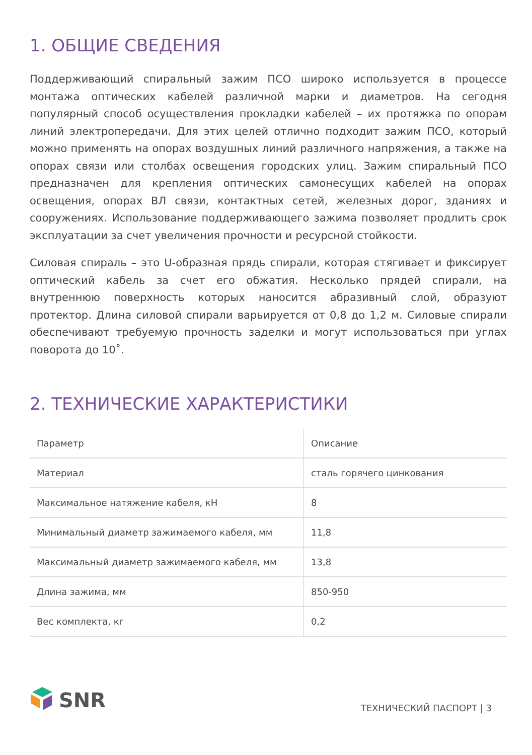1. ОБЩИЕ СВЕДЕНИЯ
Поддерживающий спиральный зажим ПСО широко используется в процессе монтажа оптических кабелей различной марки и диаметров. На сегодня популярный способ осуществления прокладки кабелей – их протяжка по опорам линий электропередачи. Для этих целей отлично подходит зажим ПСО, который можно применять на опорах воздушных линий различного напряжения, а также на опорах связи или столбах освещения городских улиц. Зажим спиральный ПСО предназначен для крепления оптических самонесущих кабелей на опорах освещения, опорах ВЛ связи, контактных сетей, железных дорог, зданиях и сооружениях. Использование поддерживающего зажима позволяет продлить срок эксплуатации за счет увеличения прочности и ресурсной стойкости.
Силовая спираль – это U-образная прядь спирали, которая стягивает и фиксирует оптический кабель за счет его обжатия. Несколько прядей спирали, на внутреннюю поверхность которых наносится абразивный слой, образуют протектор. Длина силовой спирали варьируется от 0,8 до 1,2 м. Силовые спирали обеспечивают требуемую прочность заделки и могут использоваться при углах поворота до 10˚.
2. ТЕХНИЧЕСКИЕ ХАРАКТЕРИСТИКИ
| Параметр | Описание |
| --- | --- |
| Материал | сталь горячего цинкования |
| Максимальное натяжение кабеля, кН | 8 |
| Минимальный диаметр зажимаемого кабеля, мм | 11,8 |
| Максимальный диаметр зажимаемого кабеля, мм | 13,8 |
| Длина зажима, мм | 850-950 |
| Вес комплекта, кг | 0,2 |
SNR
ТЕХНИЧЕСКИЙ ПАСПОРТ | 3